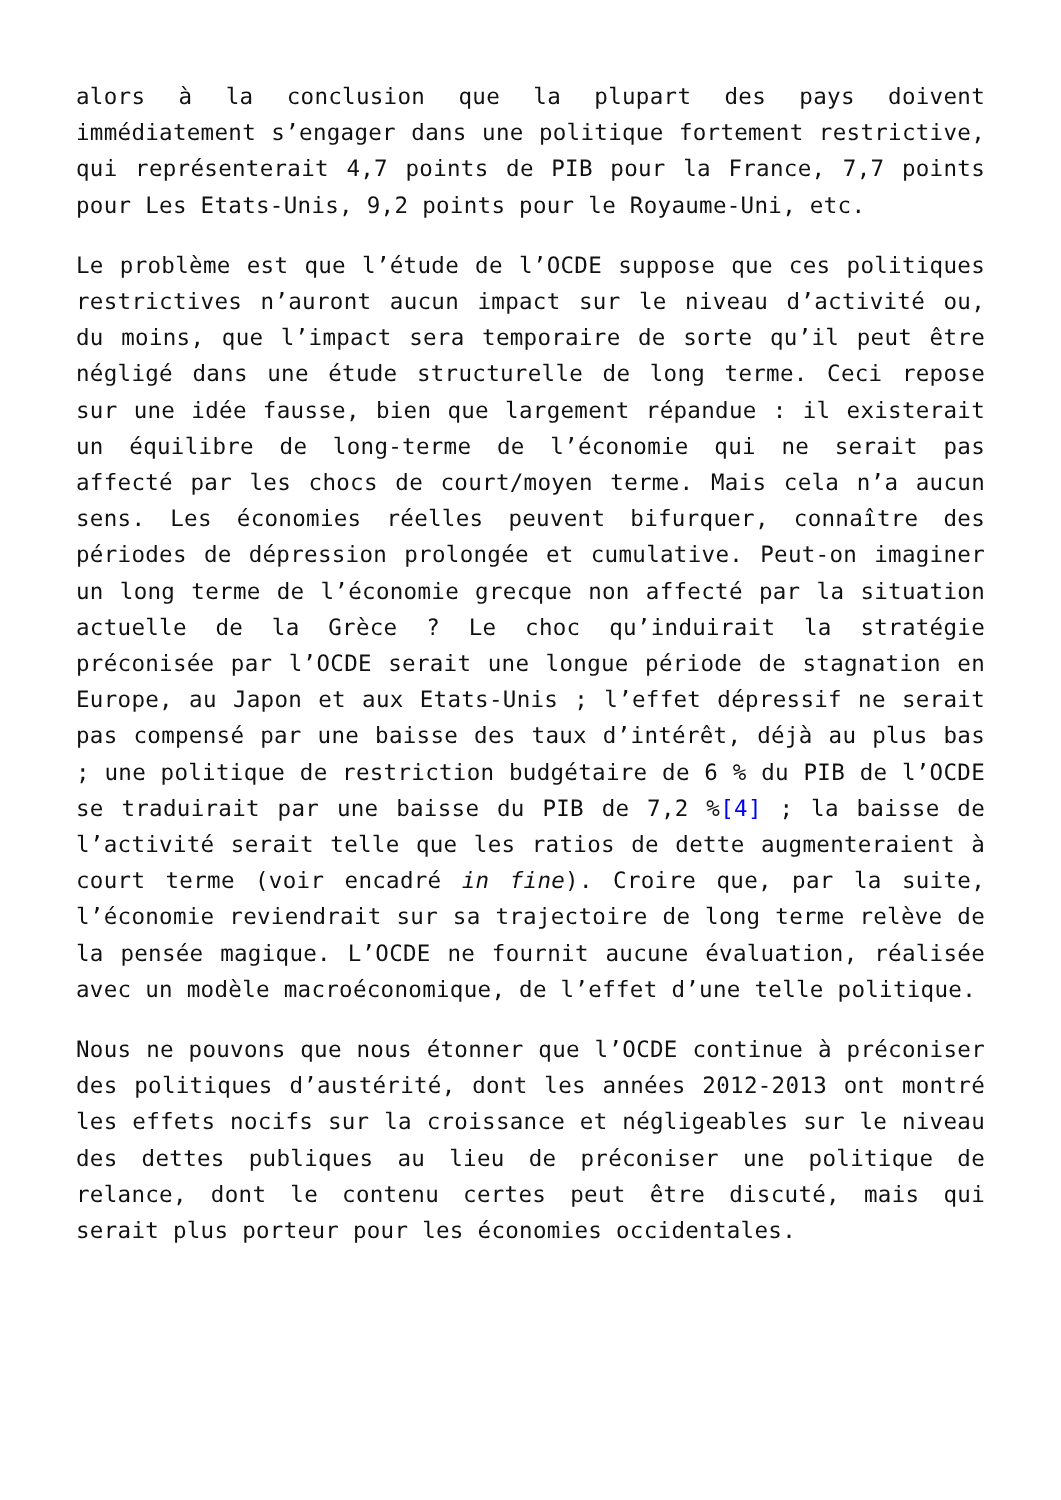alors à la conclusion que la plupart des pays doivent immédiatement s’engager dans une politique fortement restrictive, qui représenterait 4,7 points de PIB pour la France, 7,7 points pour Les Etats-Unis, 9,2 points pour le Royaume-Uni, etc.
Le problème est que l’étude de l’OCDE suppose que ces politiques restrictives n’auront aucun impact sur le niveau d’activité ou, du moins, que l’impact sera temporaire de sorte qu’il peut être négligé dans une étude structurelle de long terme. Ceci repose sur une idée fausse, bien que largement répandue : il existerait un équilibre de long-terme de l’économie qui ne serait pas affecté par les chocs de court/moyen terme. Mais cela n’a aucun sens. Les économies réelles peuvent bifurquer, connaître des périodes de dépression prolongée et cumulative. Peut-on imaginer un long terme de l’économie grecque non affecté par la situation actuelle de la Grèce ? Le choc qu’induirait la stratégie préconisée par l’OCDE serait une longue période de stagnation en Europe, au Japon et aux Etats-Unis ; l’effet dépressif ne serait pas compensé par une baisse des taux d’intérêt, déjà au plus bas ; une politique de restriction budgétaire de 6 % du PIB de l’OCDE se traduirait par une baisse du PIB de 7,2 %[4] ; la baisse de l’activité serait telle que les ratios de dette augmenteraient à court terme (voir encadré in fine). Croire que, par la suite, l’économie reviendrait sur sa trajectoire de long terme relève de la pensée magique. L’OCDE ne fournit aucune évaluation, réalisée avec un modèle macroéconomique, de l’effet d’une telle politique.
Nous ne pouvons que nous étonner que l’OCDE continue à préconiser des politiques d’austérité, dont les années 2012-2013 ont montré les effets nocifs sur la croissance et négligeables sur le niveau des dettes publiques au lieu de préconiser une politique de relance, dont le contenu certes peut être discuté, mais qui serait plus porteur pour les économies occidentales.